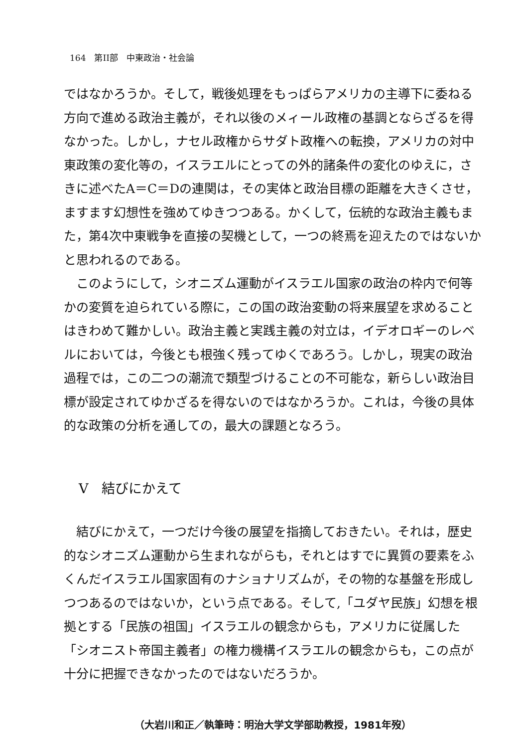164　第II部　中東政治・社会論
ではなかろうか。そして，戦後処理をもっぱらアメリカの主導下に委ねる方向で進める政治主義が，それ以後のメィール政権の基調とならざるを得なかった。しかし，ナセル政権からサダト政権への転換，アメリカの対中東政策の変化等の，イスラエルにとっての外的諸条件の変化のゆえに，さきに述べたA＝C＝Dの連関は，その実体と政治目標の距離を大きくさせ，ますます幻想性を強めてゆきつつある。かくして，伝統的な政治主義もまた，第4次中東戦争を直接の契機として，一つの終焉を迎えたのではないかと思われるのである。
このようにして，シオニズム運動がイスラエル国家の政治の枠内で何等かの変質を迫られている際に，この国の政治変動の将来展望を求めることはきわめて難かしい。政治主義と実践主義の対立は，イデオロギーのレベルにおいては，今後とも根強く残ってゆくであろう。しかし，現実の政治過程では，この二つの潮流で類型づけることの不可能な，新らしい政治目標が設定されてゆかざるを得ないのではなかろうか。これは，今後の具体的な政策の分析を通しての，最大の課題となろう。
V　結びにかえて
結びにかえて，一つだけ今後の展望を指摘しておきたい。それは，歴史的なシオニズム運動から生まれながらも，それとはすでに異質の要素をふくんだイスラエル国家固有のナショナリズムが，その物的な基盤を形成しつつあるのではないか，という点である。そして,「ユダヤ民族」幻想を根拠とする「民族の祖国」イスラエルの観念からも，アメリカに従属した「シオニスト帝国主義者」の権力機構イスラエルの観念からも，この点が十分に把握できなかったのではないだろうか。
（大岩川和正／執筆時：明治大学文学部助教授，1981年歿）